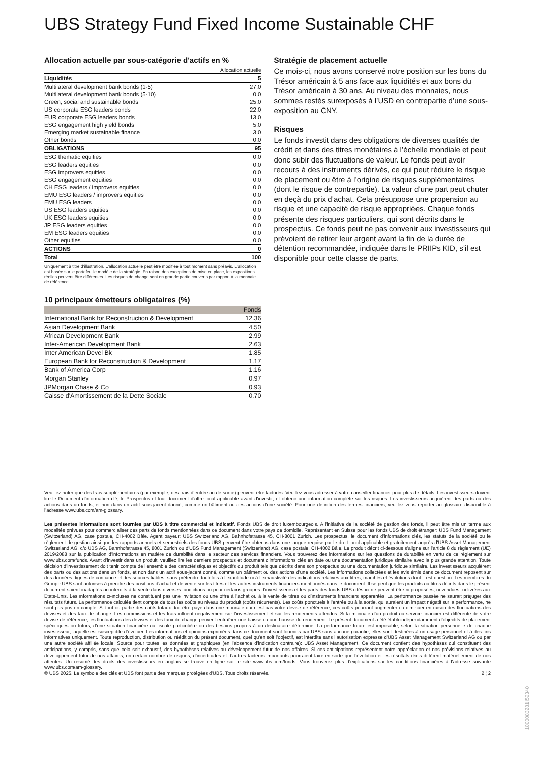UBS Strategy Fund Fixed Income Sustainable CHF
Allocation actuelle par sous-catégorie d'actifs en %
| | Allocation actuelle |
| Liquidités | 5 |
| Multilateral development bank bonds (1-5) | 27.0 |
| Multilateral development bank bonds (5-10) | 0.0 |
| Green, social and sustainable bonds | 25.0 |
| US corporate ESG leaders bonds | 22.0 |
| EUR corporate ESG leaders bonds | 13.0 |
| ESG engagement high yield bonds | 5.0 |
| Emerging market sustainable finance | 3.0 |
| Other bonds | 0.0 |
| OBLIGATIONS | 95 |
| ESG thematic equities | 0.0 |
| ESG leaders equities | 0.0 |
| ESG improvers equities | 0.0 |
| ESG engagement equities | 0.0 |
| CH ESG leaders / improvers equities | 0.0 |
| EMU ESG leaders / improvers equities | 0.0 |
| EMU ESG leaders | 0.0 |
| US ESG leaders equities | 0.0 |
| UK ESG leaders equities | 0.0 |
| JP ESG leaders equities | 0.0 |
| EM ESG leaders equities | 0.0 |
| Other equities | 0.0 |
| ACTIONS | 0 |
| Total | 100 |
Uniquement à titre d’illustration. L'allocation actuelle peut être modifiée à tout moment sans préavis. L'allocation est basée sur le portefeuille modèle de la stratégie. En raison des exceptions de mise en place, les expositions réelles peuvent être différentes. Les risques de change sont en grande partie couverts par rapport à la monnaie de référence.
10 principaux émetteurs obligataires (%)
| | Fonds |
| --- | --- |
| International Bank for Reconstruction & Development | 12.36 |
| Asian Development Bank | 4.50 |
| African Development Bank | 2.99 |
| Inter-American Development Bank | 2.63 |
| Inter American Devel Bk | 1.85 |
| European Bank for Reconstruction & Development | 1.17 |
| Bank of America Corp | 1.16 |
| Morgan Stanley | 0.97 |
| JPMorgan Chase & Co | 0.93 |
| Caisse d'Amortissement de la Dette Sociale | 0.70 |
Stratégie de placement actuelle
Ce mois-ci, nous avons conservé notre position sur les bons du Trésor américain à 5 ans face aux liquidités et aux bons du Trésor américain à 30 ans. Au niveau des monnaies, nous sommes restés surexposés à l’USD en contrepartie d’une sous-exposition au CNY.
Risques
Le fonds investit dans des obligations de diverses qualités de crédit et dans des titres monétaires à l’échelle mondiale et peut donc subir des fluctuations de valeur. Le fonds peut avoir recours à des instruments dérivés, ce qui peut réduire le risque de placement ou être à l’origine de risques supplémentaires (dont le risque de contrepartie). La valeur d’une part peut chuter en deçà du prix d’achat. Cela présuppose une propension au risque et une capacité de risque appropriées. Chaque fonds présente des risques particuliers, qui sont décrits dans le prospectus. Ce fonds peut ne pas convenir aux investisseurs qui prévoient de retirer leur argent avant la fin de la durée de détention recommandée, indiquée dans le PRIIPs KID, s’il est disponible pour cette classe de parts.
Veuillez noter que des frais supplémentaires (par exemple, des frais d’entrée ou de sortie) peuvent être facturés. Veuillez vous adresser à votre conseiller financier pour plus de détails. Les investisseurs doivent lire le Document d’information clé, le Prospectus et tout document d'offre local applicable avant d'investir, et obtenir une information complète sur les risques. Les investisseurs acquièrent des parts ou des actions dans un fonds, et non dans un actif sous-jacent donné, comme un bâtiment ou des actions d’une société. Pour une définition des termes financiers, veuillez vous reporter au glossaire disponible à l’adresse www.ubs.com/am-glossary.
Les présentes informations sont fournies par UBS à titre commercial et indicatif. Fonds UBS de droit luxembourgeois. A l’initiative de la société de gestion des fonds, il peut être mis un terme aux modalités prévues pour commercialiser des parts de fonds mentionnées dans ce document dans votre pays de domicile. Représentant en Suisse pour les fonds UBS de droit étranger: UBS Fund Management (Switzerland) AG, case postale, CH-4002 Bâle. Agent payeur: UBS Switzerland AG, Bahnhofstrasse 45, CH-8001 Zurich. Les prospectus, le document d’informations clés, les statuts de la société ou le règlement de gestion ainsi que les rapports annuels et semestriels des fonds UBS peuvent être obtenus dans une langue requise par le droit local applicable et gratuitement auprès d'UBS Asset Management Switzerland AG, c/o UBS AG, Bahnhofstrasse 45, 8001 Zurich ou d'UBS Fund Management (Switzerland) AG, case postale, CH-4002 Bâle. Le produit décrit ci-dessous s’aligne sur l’article 8 du règlement (UE) 2019/2088 sur la publication d’informations en matière de durabilité dans le secteur des services financiers. Vous trouverez des informations sur les questions de durabilité en vertu de ce règlement sur www.ubs.com/funds. Avant d’investir dans un produit, veuillez lire les derniers prospectus et document d’informations clés en date ou une documentation juridique similaire avec la plus grande attention. Toute décision d’investissement doit tenir compte de l’ensemble des caractéristiques et objectifs du produit tels que décrits dans son prospectus ou une documentation juridique similaire. Les investisseurs acquièrent des parts ou des actions dans un fonds, et non dans un actif sous-jacent donné, comme un bâtiment ou des actions d’une société. Les informations collectées et les avis émis dans ce document reposent sur des données dignes de confiance et des sources fiables, sans prétendre toutefois à l’exactitude ni à l’exhaustivité des indications relatives aux titres, marchés et évolutions dont il est question. Les membres du Groupe UBS sont autorisés à prendre des positions d’achat et de vente sur les titres et les autres instruments financiers mentionnés dans le document. Il se peut que les produits ou titres décrits dans le présent document soient inadaptés ou interdits à la vente dans diverses juridictions ou pour certains groupes d’investisseurs et les parts des fonds UBS cités ici ne peuvent être ni proposées, ni vendues, ni livrées aux Etats-Unis. Les informations ci-incluses ne constituent pas une invitation ou une offre à l’achat ou à la vente de titres ou d’instruments financiers apparentés. La performance passée ne saurait préjuger des résultats futurs. La performance calculée tient compte de tous les coûts au niveau du produit (coûts récurrents). Les coûts ponctuels à l’entrée ou à la sortie, qui auraient un impact négatif sur la performance, ne sont pas pris en compte. Si tout ou partie des coûts totaux doit être payé dans une monnaie qui n’est pas votre devise de référence, ces coûts pourront augmenter ou diminuer en raison des fluctuations des devises et des taux de change. Les commissions et les frais influent négativement sur l’investissement et sur les rendements attendus. Si la monnaie d’un produit ou service financier est différente de votre devise de référence, les fluctuations des devises et des taux de change peuvent entraîner une baisse ou une hausse du rendement. Le présent document a été établi indépendamment d’objectifs de placement spécifiques ou futurs, d’une situation financière ou fiscale particulière ou des besoins propres à un destinataire déterminé. La performance future est imposable, selon la situation personnelle de chaque investisseur, laquelle est susceptible d’évoluer. Les informations et opinions exprimées dans ce document sont fournies par UBS sans aucune garantie; elles sont destinées à un usage personnel et à des fins informatives uniquement. Toute reproduction, distribution ou réédition du présent document, quel qu’en soit l’objectif, est interdite sans l’autorisation expresse d’UBS Asset Management Switzerland AG ou par une autre société affiliée locale. Source pour toutes les données et graphiques (en l’absence d’indication contraire): UBS Asset Management. Ce document contient des hypothèses qui constituent des anticipations, y compris, sans que cela soit exhaustif, des hypothèses relatives au développement futur de nos affaires. Si ces anticipations représentent notre appréciation et nos prévisions relatives au développement futur de nos affaires, un certain nombre de risques, d’incertitudes et d’autres facteurs importants pourraient faire en sorte que l’évolution et les résultats réels diffèrent matériellement de nos attentes. Un résumé des droits des investisseurs en anglais se trouve en ligne sur le site www.ubs.com/funds. Vous trouverez plus d’explications sur les conditions financières à l’adresse suivante www.ubs.com/am-glossary.
© UBS 2025. Le symbole des clés et UBS font partie des marques protégées d'UBS. Tous droits réservés. 2 ¦ 2
1000083281I50340